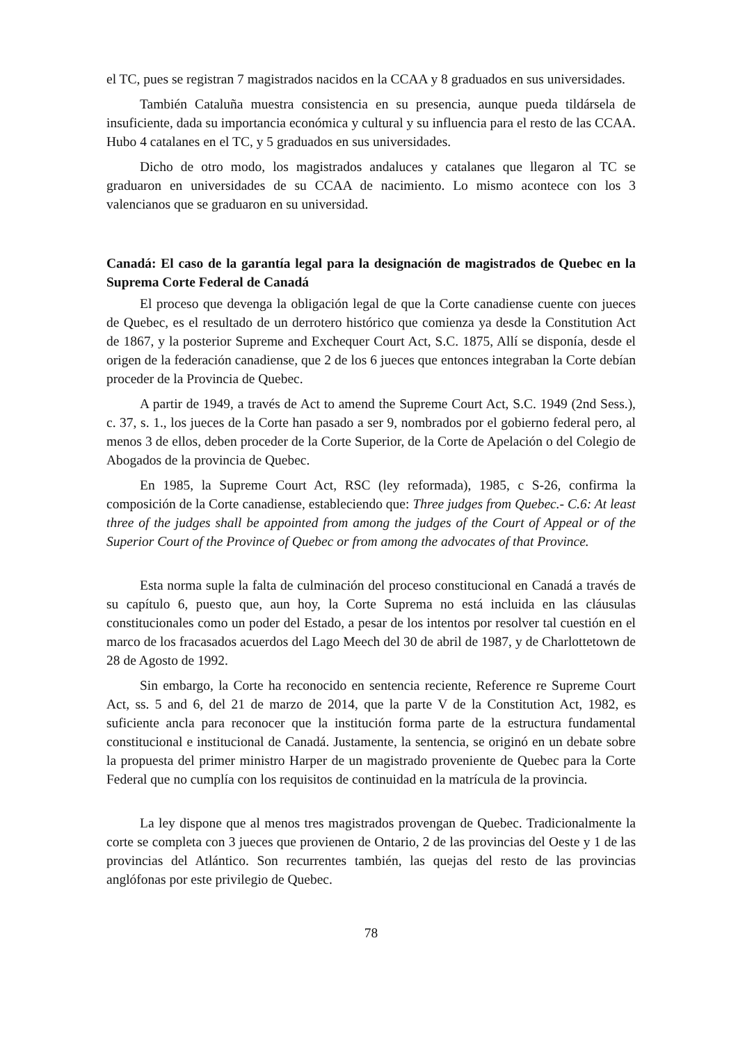el TC, pues se registran 7 magistrados nacidos en la CCAA y 8 graduados en sus universidades.
También Cataluña muestra consistencia en su presencia, aunque pueda tildársela de insuficiente, dada su importancia económica y cultural y su influencia para el resto de las CCAA. Hubo 4 catalanes en el TC, y 5 graduados en sus universidades.
Dicho de otro modo, los magistrados andaluces y catalanes que llegaron al TC se graduaron en universidades de su CCAA de nacimiento. Lo mismo acontece con los 3 valencianos que se graduaron en su universidad.
Canadá: El caso de la garantía legal para la designación de magistrados de Quebec en la Suprema Corte Federal de Canadá
El proceso que devenga la obligación legal de que la Corte canadiense cuente con jueces de Quebec, es el resultado de un derrotero histórico que comienza ya desde la Constitution Act de 1867, y la posterior Supreme and Exchequer Court Act, S.C. 1875, Allí se disponía, desde el origen de la federación canadiense, que 2 de los 6 jueces que entonces integraban la Corte debían proceder de la Provincia de Quebec.
A partir de 1949, a través de Act to amend the Supreme Court Act, S.C. 1949 (2nd Sess.), c. 37, s. 1., los jueces de la Corte han pasado a ser 9, nombrados por el gobierno federal pero, al menos 3 de ellos, deben proceder de la Corte Superior, de la Corte de Apelación o del Colegio de Abogados de la provincia de Quebec.
En 1985, la Supreme Court Act, RSC (ley reformada), 1985, c S-26, confirma la composición de la Corte canadiense, estableciendo que: Three judges from Quebec.- C.6: At least three of the judges shall be appointed from among the judges of the Court of Appeal or of the Superior Court of the Province of Quebec or from among the advocates of that Province.
Esta norma suple la falta de culminación del proceso constitucional en Canadá a través de su capítulo 6, puesto que, aun hoy, la Corte Suprema no está incluida en las cláusulas constitucionales como un poder del Estado, a pesar de los intentos por resolver tal cuestión en el marco de los fracasados acuerdos del Lago Meech del 30 de abril de 1987, y de Charlottetown de 28 de Agosto de 1992.
Sin embargo, la Corte ha reconocido en sentencia reciente, Reference re Supreme Court Act, ss. 5 and 6, del 21 de marzo de 2014, que la parte V de la Constitution Act, 1982, es suficiente ancla para reconocer que la institución forma parte de la estructura fundamental constitucional e institucional de Canadá. Justamente, la sentencia, se originó en un debate sobre la propuesta del primer ministro Harper de un magistrado proveniente de Quebec para la Corte Federal que no cumplía con los requisitos de continuidad en la matrícula de la provincia.
La ley dispone que al menos tres magistrados provengan de Quebec. Tradicionalmente la corte se completa con 3 jueces que provienen de Ontario, 2 de las provincias del Oeste y 1 de las provincias del Atlántico. Son recurrentes también, las quejas del resto de las provincias anglófonas por este privilegio de Quebec.
78